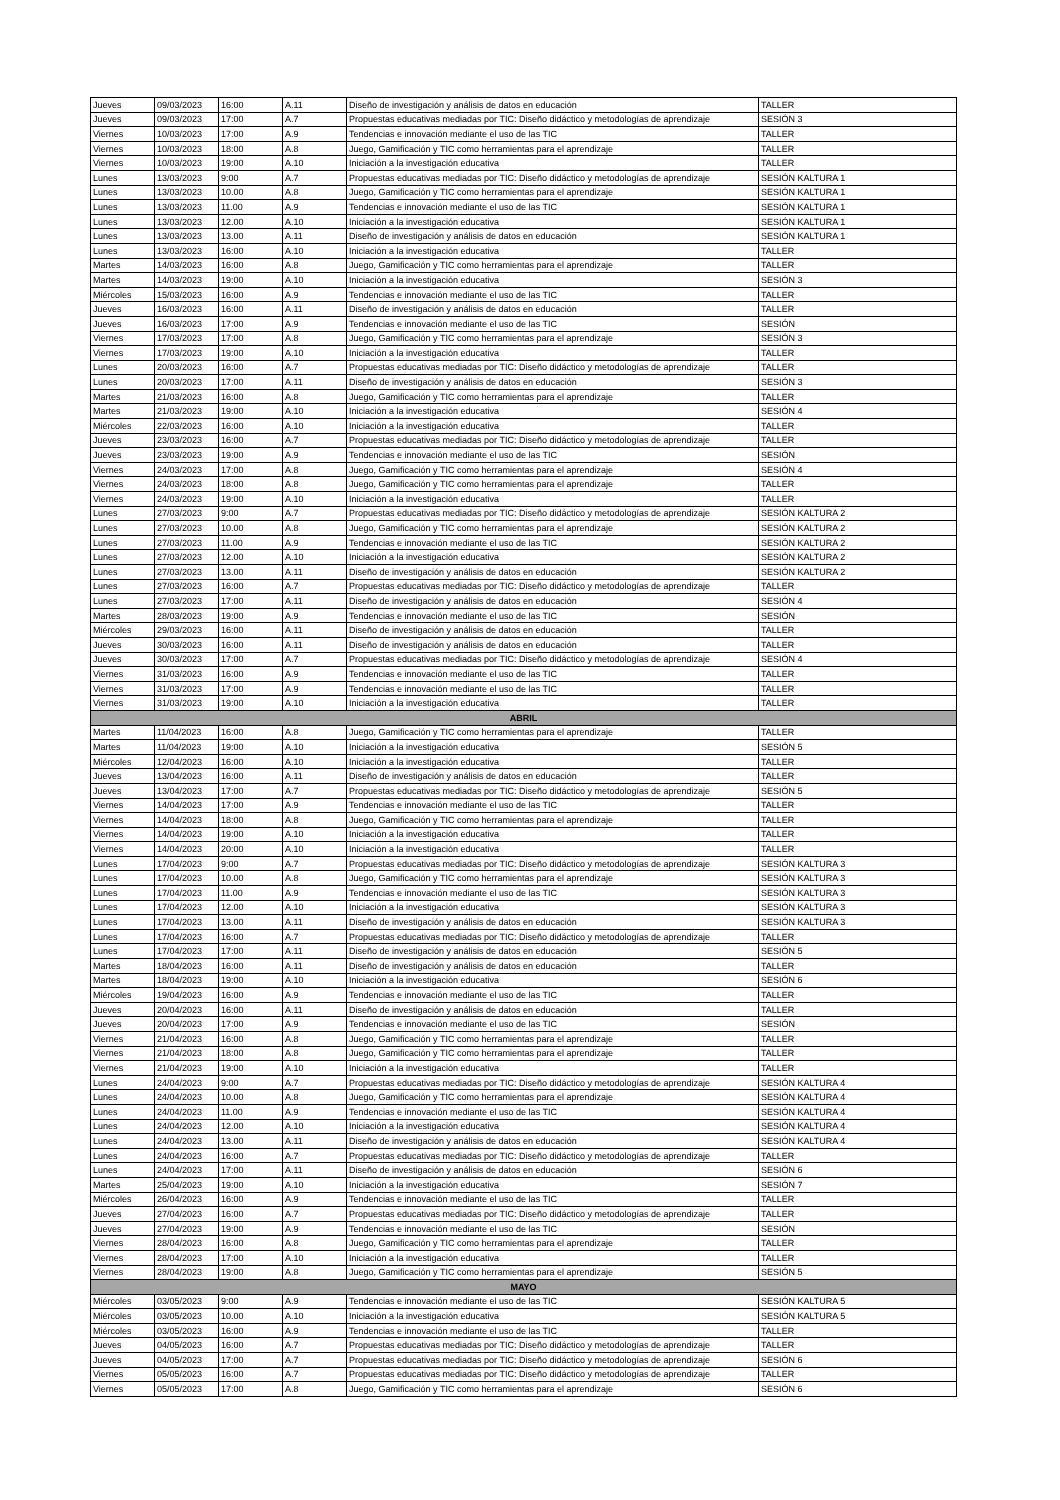| Jueves | 09/03/2023 | 16:00 | A.11 | Diseño de investigación y análisis de datos en educación | TALLER |
| Jueves | 09/03/2023 | 17:00 | A.7 | Propuestas educativas mediadas por TIC: Diseño didáctico y metodologías de aprendizaje | SESIÓN 3 |
| Viernes | 10/03/2023 | 17:00 | A.9 | Tendencias e innovación mediante el uso de las TIC | TALLER |
| Viernes | 10/03/2023 | 18:00 | A.8 | Juego, Gamificación y TIC como herramientas para el aprendizaje | TALLER |
| Viernes | 10/03/2023 | 19:00 | A.10 | Iniciación a la investigación educativa | TALLER |
| Lunes | 13/03/2023 | 9:00 | A.7 | Propuestas educativas mediadas por TIC: Diseño didáctico y metodologías de aprendizaje | SESIÓN KALTURA 1 |
| Lunes | 13/03/2023 | 10.00 | A.8 | Juego, Gamificación y TIC como herramientas para el aprendizaje | SESIÓN KALTURA 1 |
| Lunes | 13/03/2023 | 11.00 | A.9 | Tendencias e innovación mediante el uso de las TIC | SESIÓN KALTURA 1 |
| Lunes | 13/03/2023 | 12.00 | A.10 | Iniciación a la investigación educativa | SESIÓN KALTURA 1 |
| Lunes | 13/03/2023 | 13.00 | A.11 | Diseño de investigación y análisis de datos en educación | SESIÓN KALTURA 1 |
| Lunes | 13/03/2023 | 16:00 | A.10 | Iniciación a la investigación educativa | TALLER |
| Martes | 14/03/2023 | 16:00 | A.8 | Juego, Gamificación y TIC como herramientas para el aprendizaje | TALLER |
| Martes | 14/03/2023 | 19:00 | A.10 | Iniciación a la investigación educativa | SESIÓN 3 |
| Miércoles | 15/03/2023 | 16:00 | A.9 | Tendencias e innovación mediante el uso de las TIC | TALLER |
| Jueves | 16/03/2023 | 16:00 | A.11 | Diseño de investigación y análisis de datos en educación | TALLER |
| Jueves | 16/03/2023 | 17:00 | A.9 | Tendencias e innovación mediante el uso de las TIC | SESIÓN |
| Viernes | 17/03/2023 | 17:00 | A.8 | Juego, Gamificación y TIC como herramientas para el aprendizaje | SESIÓN 3 |
| Viernes | 17/03/2023 | 19:00 | A.10 | Iniciación a la investigación educativa | TALLER |
| Lunes | 20/03/2023 | 16:00 | A.7 | Propuestas educativas mediadas por TIC: Diseño didáctico y metodologías de aprendizaje | TALLER |
| Lunes | 20/03/2023 | 17:00 | A.11 | Diseño de investigación y análisis de datos en educación | SESIÓN 3 |
| Martes | 21/03/2023 | 16:00 | A.8 | Juego, Gamificación y TIC como herramientas para el aprendizaje | TALLER |
| Martes | 21/03/2023 | 19:00 | A.10 | Iniciación a la investigación educativa | SESIÓN 4 |
| Miércoles | 22/03/2023 | 16:00 | A.10 | Iniciación a la investigación educativa | TALLER |
| Jueves | 23/03/2023 | 16:00 | A.7 | Propuestas educativas mediadas por TIC: Diseño didáctico y metodologías de aprendizaje | TALLER |
| Jueves | 23/03/2023 | 19:00 | A.9 | Tendencias e innovación mediante el uso de las TIC | SESIÓN |
| Viernes | 24/03/2023 | 17:00 | A.8 | Juego, Gamificación y TIC como herramientas para el aprendizaje | SESIÓN 4 |
| Viernes | 24/03/2023 | 18:00 | A.8 | Juego, Gamificación y TIC como herramientas para el aprendizaje | TALLER |
| Viernes | 24/03/2023 | 19:00 | A.10 | Iniciación a la investigación educativa | TALLER |
| Lunes | 27/03/2023 | 9:00 | A.7 | Propuestas educativas mediadas por TIC: Diseño didáctico y metodologías de aprendizaje | SESIÓN KALTURA 2 |
| Lunes | 27/03/2023 | 10.00 | A.8 | Juego, Gamificación y TIC como herramientas para el aprendizaje | SESIÓN KALTURA 2 |
| Lunes | 27/03/2023 | 11.00 | A.9 | Tendencias e innovación mediante el uso de las TIC | SESIÓN KALTURA 2 |
| Lunes | 27/03/2023 | 12.00 | A.10 | Iniciación a la investigación educativa | SESIÓN KALTURA 2 |
| Lunes | 27/03/2023 | 13.00 | A.11 | Diseño de investigación y análisis de datos en educación | SESIÓN KALTURA 2 |
| Lunes | 27/03/2023 | 16:00 | A.7 | Propuestas educativas mediadas por TIC: Diseño didáctico y metodologías de aprendizaje | TALLER |
| Lunes | 27/03/2023 | 17:00 | A.11 | Diseño de investigación y análisis de datos en educación | SESIÓN 4 |
| Martes | 28/03/2023 | 19:00 | A.9 | Tendencias e innovación mediante el uso de las TIC | SESIÓN |
| Miércoles | 29/03/2023 | 16:00 | A.11 | Diseño de investigación y análisis de datos en educación | TALLER |
| Jueves | 30/03/2023 | 16:00 | A.11 | Diseño de investigación y análisis de datos en educación | TALLER |
| Jueves | 30/03/2023 | 17:00 | A.7 | Propuestas educativas mediadas por TIC: Diseño didáctico y metodologías de aprendizaje | SESIÓN 4 |
| Viernes | 31/03/2023 | 16:00 | A.9 | Tendencias e innovación mediante el uso de las TIC | TALLER |
| Viernes | 31/03/2023 | 17:00 | A.9 | Tendencias e innovación mediante el uso de las TIC | TALLER |
| Viernes | 31/03/2023 | 19:00 | A.10 | Iniciación a la investigación educativa | TALLER |
| ABRIL | | | | | |
| Martes | 11/04/2023 | 16:00 | A.8 | Juego, Gamificación y TIC como herramientas para el aprendizaje | TALLER |
| Martes | 11/04/2023 | 19:00 | A.10 | Iniciación a la investigación educativa | SESIÓN 5 |
| Miércoles | 12/04/2023 | 16:00 | A.10 | Iniciación a la investigación educativa | TALLER |
| Jueves | 13/04/2023 | 16:00 | A.11 | Diseño de investigación y análisis de datos en educación | TALLER |
| Jueves | 13/04/2023 | 17:00 | A.7 | Propuestas educativas mediadas por TIC: Diseño didáctico y metodologías de aprendizaje | SESIÓN 5 |
| Viernes | 14/04/2023 | 17:00 | A.9 | Tendencias e innovación mediante el uso de las TIC | TALLER |
| Viernes | 14/04/2023 | 18:00 | A.8 | Juego, Gamificación y TIC como herramientas para el aprendizaje | TALLER |
| Viernes | 14/04/2023 | 19:00 | A.10 | Iniciación a la investigación educativa | TALLER |
| Viernes | 14/04/2023 | 20:00 | A.10 | Iniciación a la investigación educativa | TALLER |
| Lunes | 17/04/2023 | 9:00 | A.7 | Propuestas educativas mediadas por TIC: Diseño didáctico y metodologías de aprendizaje | SESIÓN KALTURA 3 |
| Lunes | 17/04/2023 | 10.00 | A.8 | Juego, Gamificación y TIC como herramientas para el aprendizaje | SESIÓN KALTURA 3 |
| Lunes | 17/04/2023 | 11.00 | A.9 | Tendencias e innovación mediante el uso de las TIC | SESIÓN KALTURA 3 |
| Lunes | 17/04/2023 | 12.00 | A.10 | Iniciación a la investigación educativa | SESIÓN KALTURA 3 |
| Lunes | 17/04/2023 | 13.00 | A.11 | Diseño de investigación y análisis de datos en educación | SESIÓN KALTURA 3 |
| Lunes | 17/04/2023 | 16:00 | A.7 | Propuestas educativas mediadas por TIC: Diseño didáctico y metodologías de aprendizaje | TALLER |
| Lunes | 17/04/2023 | 17:00 | A.11 | Diseño de investigación y análisis de datos en educación | SESIÓN 5 |
| Martes | 18/04/2023 | 16:00 | A.11 | Diseño de investigación y análisis de datos en educación | TALLER |
| Martes | 18/04/2023 | 19:00 | A.10 | Iniciación a la investigación educativa | SESIÓN 6 |
| Miércoles | 19/04/2023 | 16:00 | A.9 | Tendencias e innovación mediante el uso de las TIC | TALLER |
| Jueves | 20/04/2023 | 16:00 | A.11 | Diseño de investigación y análisis de datos en educación | TALLER |
| Jueves | 20/04/2023 | 17:00 | A.9 | Tendencias e innovación mediante el uso de las TIC | SESIÓN |
| Viernes | 21/04/2023 | 16:00 | A.8 | Juego, Gamificación y TIC como herramientas para el aprendizaje | TALLER |
| Viernes | 21/04/2023 | 18:00 | A.8 | Juego, Gamificación y TIC como herramientas para el aprendizaje | TALLER |
| Viernes | 21/04/2023 | 19:00 | A.10 | Iniciación a la investigación educativa | TALLER |
| Lunes | 24/04/2023 | 9:00 | A.7 | Propuestas educativas mediadas por TIC: Diseño didáctico y metodologías de aprendizaje | SESIÓN KALTURA 4 |
| Lunes | 24/04/2023 | 10.00 | A.8 | Juego, Gamificación y TIC como herramientas para el aprendizaje | SESIÓN KALTURA 4 |
| Lunes | 24/04/2023 | 11.00 | A.9 | Tendencias e innovación mediante el uso de las TIC | SESIÓN KALTURA 4 |
| Lunes | 24/04/2023 | 12.00 | A.10 | Iniciación a la investigación educativa | SESIÓN KALTURA 4 |
| Lunes | 24/04/2023 | 13.00 | A.11 | Diseño de investigación y análisis de datos en educación | SESIÓN KALTURA 4 |
| Lunes | 24/04/2023 | 16:00 | A.7 | Propuestas educativas mediadas por TIC: Diseño didáctico y metodologías de aprendizaje | TALLER |
| Lunes | 24/04/2023 | 17:00 | A.11 | Diseño de investigación y análisis de datos en educación | SESIÓN 6 |
| Martes | 25/04/2023 | 19:00 | A.10 | Iniciación a la investigación educativa | SESIÓN 7 |
| Miércoles | 26/04/2023 | 16:00 | A.9 | Tendencias e innovación mediante el uso de las TIC | TALLER |
| Jueves | 27/04/2023 | 16:00 | A.7 | Propuestas educativas mediadas por TIC: Diseño didáctico y metodologías de aprendizaje | TALLER |
| Jueves | 27/04/2023 | 19:00 | A.9 | Tendencias e innovación mediante el uso de las TIC | SESIÓN |
| Viernes | 28/04/2023 | 16:00 | A.8 | Juego, Gamificación y TIC como herramientas para el aprendizaje | TALLER |
| Viernes | 28/04/2023 | 17:00 | A.10 | Iniciación a la investigación educativa | TALLER |
| Viernes | 28/04/2023 | 19:00 | A.8 | Juego, Gamificación y TIC como herramientas para el aprendizaje | SESIÓN 5 |
| MAYO | | | | | |
| Miércoles | 03/05/2023 | 9:00 | A.9 | Tendencias e innovación mediante el uso de las TIC | SESIÓN KALTURA 5 |
| Miércoles | 03/05/2023 | 10.00 | A.10 | Iniciación a la investigación educativa | SESIÓN KALTURA 5 |
| Miércoles | 03/05/2023 | 16:00 | A.9 | Tendencias e innovación mediante el uso de las TIC | TALLER |
| Jueves | 04/05/2023 | 16:00 | A.7 | Propuestas educativas mediadas por TIC: Diseño didáctico y metodologías de aprendizaje | TALLER |
| Jueves | 04/05/2023 | 17:00 | A.7 | Propuestas educativas mediadas por TIC: Diseño didáctico y metodologías de aprendizaje | SESIÓN 6 |
| Viernes | 05/05/2023 | 16:00 | A.7 | Propuestas educativas mediadas por TIC: Diseño didáctico y metodologías de aprendizaje | TALLER |
| Viernes | 05/05/2023 | 17:00 | A.8 | Juego, Gamificación y TIC como herramientas para el aprendizaje | SESIÓN 6 |